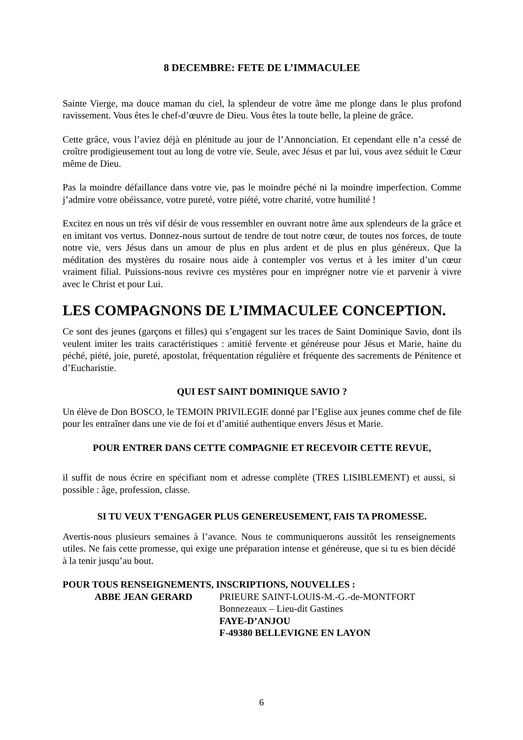8 DECEMBRE: FETE DE L’IMMACULEE
Sainte Vierge, ma douce maman du ciel, la splendeur de votre âme me plonge dans le plus profond ravissement. Vous êtes le chef-d’œuvre de Dieu. Vous êtes la toute belle, la pleine de grâce.
Cette grâce, vous l’aviez déjà en plénitude au jour de l’Annonciation. Et cependant elle n’a cessé de croître prodigieusement tout au long de votre vie. Seule, avec Jésus et par lui, vous avez séduit le Cœur même de Dieu.
Pas la moindre défaillance dans votre vie, pas le moindre péché ni la moindre imperfection. Comme j’admire votre obéissance, votre pureté, votre piété, votre charité, votre humilité !
Excitez en nous un très vif désir de vous ressembler en ouvrant notre âme aux splendeurs de la grâce et en imitant vos vertus. Donnez-nous surtout de tendre de tout notre cœur, de toutes nos forces, de toute notre vie, vers Jésus dans un amour de plus en plus ardent et de plus en plus généreux. Que la méditation des mystères du rosaire nous aide à contempler vos vertus et à les imiter d’un cœur vraiment filial. Puissions-nous revivre ces mystères pour en imprégner notre vie et parvenir à vivre avec le Christ et pour Lui.
LES COMPAGNONS DE L’IMMACULEE CONCEPTION.
Ce sont des jeunes (garçons et filles) qui s’engagent sur les traces de Saint Dominique Savio, dont ils veulent imiter les traits caractéristiques : amitié fervente et généreuse pour Jésus et Marie, haine du péché, piété, joie, pureté, apostolat, fréquentation régulière et fréquente des sacrements de Pénitence et d’Eucharistie.
QUI EST SAINT DOMINIQUE SAVIO ?
Un élève de Don BOSCO, le TEMOIN PRIVILEGIE donné par l’Eglise aux jeunes comme chef de file pour les entraîner dans une vie de foi et d’amitié authentique envers Jésus et Marie.
POUR ENTRER DANS CETTE COMPAGNIE ET RECEVOIR CETTE REVUE,
il suffit de nous écrire en spécifiant nom et adresse complète (TRES LISIBLEMENT) et aussi, si possible : âge, profession, classe.
SI TU VEUX T’ENGAGER PLUS GENEREUSEMENT, FAIS TA PROMESSE.
Avertis-nous plusieurs semaines à l’avance. Nous te communiquerons aussitôt les renseignements utiles. Ne fais cette promesse, qui exige une préparation intense et généreuse, que si tu es bien décidé à la tenir jusqu’au bout.
POUR TOUS RENSEIGNEMENTS, INSCRIPTIONS, NOUVELLES :
ABBE JEAN GERARD PRIEURE SAINT-LOUIS-M.-G.-de-MONTFORT
Bonnezeaux – Lieu-dit Gastines
FAYE-D’ANJOU
F-49380 BELLEVIGNE EN LAYON
6